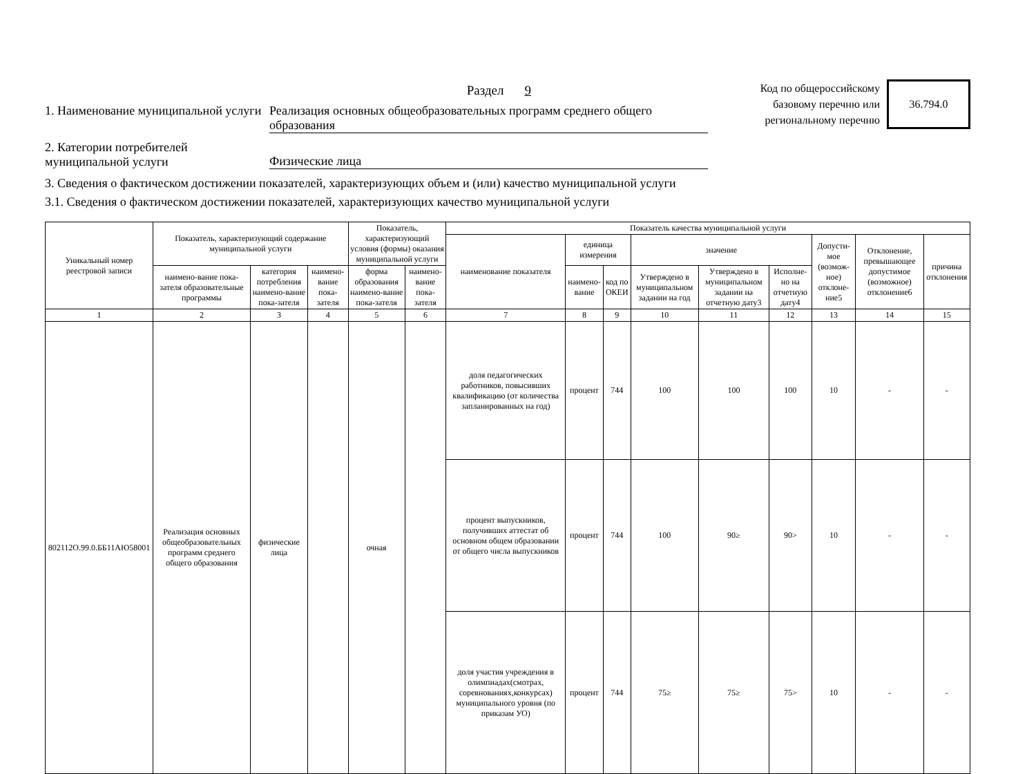Раздел 9
1. Наименование муниципальной услуги
Реализация основных общеобразовательных программ среднего общего образования
Код по общероссийскому
базовому перечню или
региональному перечню
36.794.0
2. Категории потребителей муниципальной услуги
Физические лица
3. Сведения о фактическом достижении показателей, характеризующих объем и (или) качество муниципальной услуги
3.1. Сведения о фактическом достижении показателей, характеризующих качество муниципальной услуги
| Уникальный номер реестровой записи | Показатель, характеризующий содержание муниципальной услуги | | | Показатель, характеризующий условия (формы) оказания муниципальной услуги | | Показатель качества муниципальной услуги | | | | | | | | |
| --- | --- | --- | --- | --- | --- | --- | --- | --- | --- | --- | --- | --- | --- | --- |
| | | | | | | наименование показателя | единица измерения | | значение | | | Допусти-мое (возмож-ное) отклоне-ние5 | Отклонение, превышающее допустимое (возможное) отклонение6 | причина отклонения |
| | наимено-вание пока-зателя образовательные программы | категория потребления наимено-вание пока-зателя | наимено-вание пока-зателя | форма образования наимено-вание пока-зателя | наимено-вание пока-зателя | | наимено-вание | код по ОКЕИ | Утверждено в муниципальном задании на год | Утверждено в муниципальном задании на отчетную дату3 | Исполне-но на отчетную дату4 | | | |
| 1 | 2 | 3 | 4 | 5 | 6 | 7 | 8 | 9 | 10 | 11 | 12 | 13 | 14 | 15 |
| 802112О.99.0.ББ11АЮ58001 | Реализация основных общеобразовательных программ среднего общего образования | физические лица | | очная | | доля педагогических работников, повысивших квалификацию (от количества запланированных на год) | процент | 744 | 100 | 100 | 100 | 10 | - | - |
| | | | | | | процент выпускников, получивших аттестат об основном общем образовании от общего числа выпускников | процент | 744 | 100 | 90≥ | 90> | 10 | - | - |
| | | | | | | доля участия учреждения в олимпиадах(смотрах, соревнованиях,конкурсах) муниципального уровня (по приказам УО) | процент | 744 | 75≥ | 75≥ | 75> | 10 | - | - |